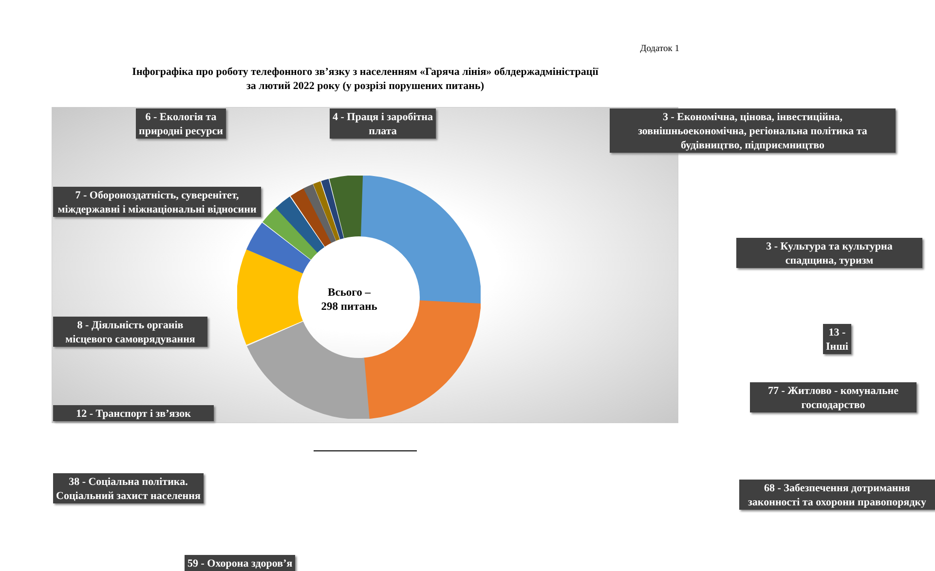Додаток 1
Інфографіка про роботу телефонного зв’язку з населенням «Гаряча лінія» облдержадміністрації
за лютий 2022 року (у розрізі порушених питань)
Всього –
298 питань
6 - Екологія та
природні ресурси
4 - Праця і заробітна
плата
3 - Економічна, цінова, інвестиційна, зовнішньоекономічна, регіональна політика та будівництво, підприємництво
7 - Обороноздатність, суверенітет, міждержавні і міжнаціональні відносини
3 - Культура та культурна спадщина, туризм
8 - Діяльність органів місцевого самоврядування
13 - Інші
12 - Транспорт і зв’язок
77 - Житлово - комунальне господарство
38 - Соціальна політика.
Соціальний захист населення
68 - Забезпечення дотримання законності та охорони правопорядку
59 - Охорона здоров’я